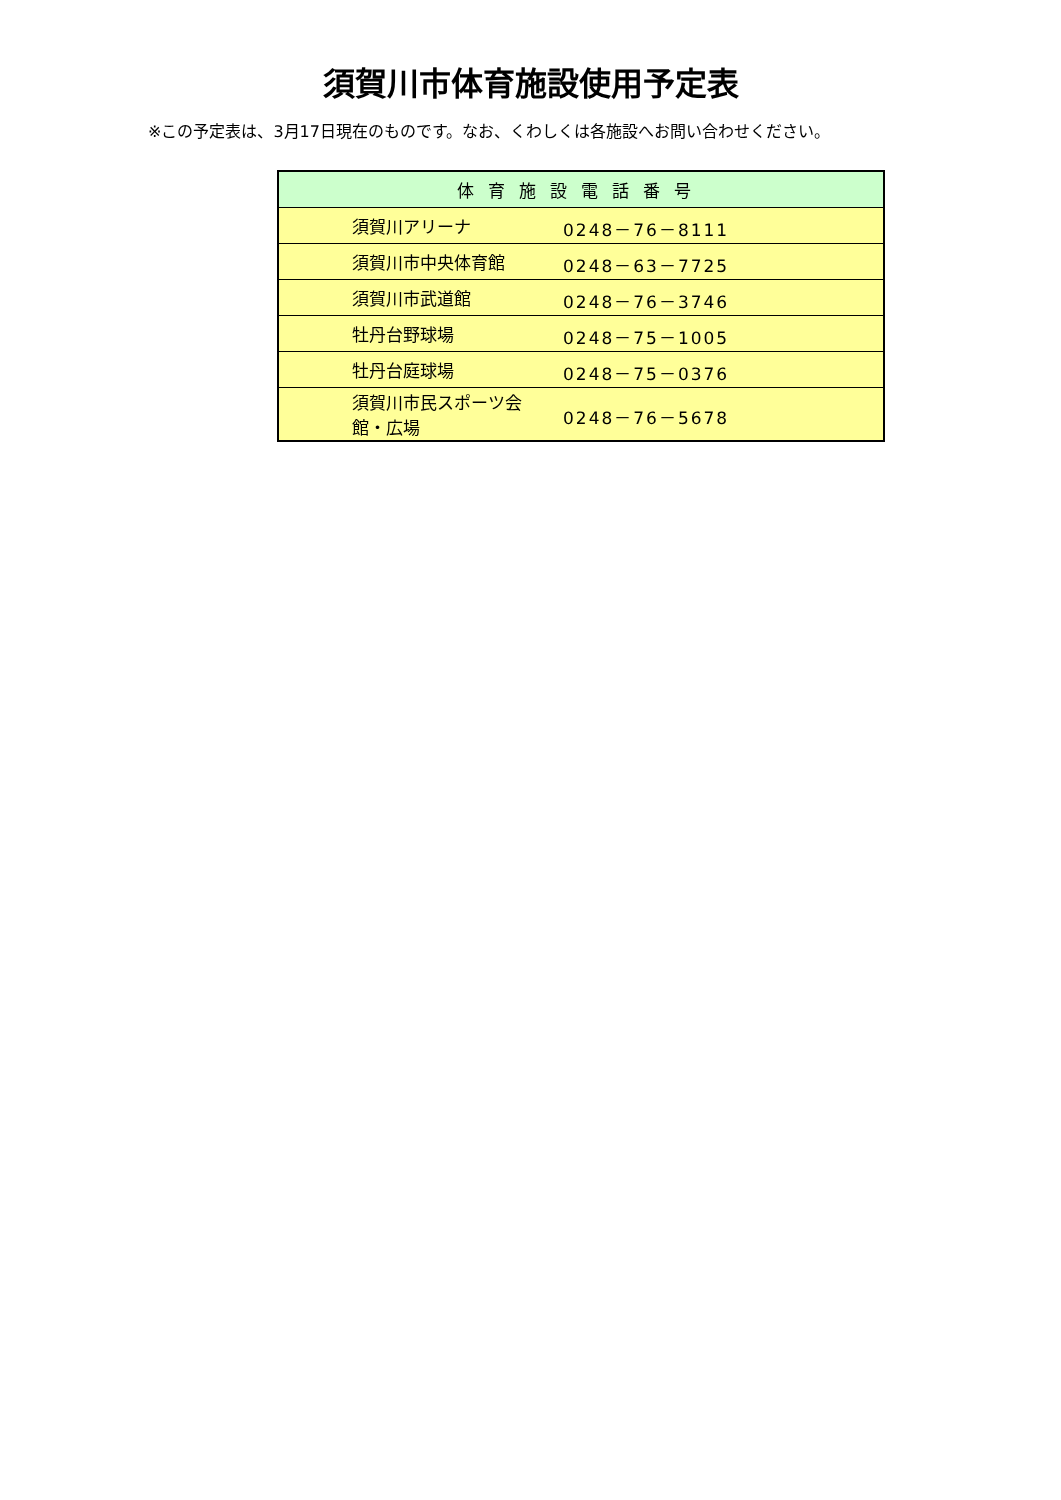須賀川市体育施設使用予定表
※この予定表は、3月17日現在のものです。なお、くわしくは各施設へお問い合わせください。
| 体育施設電話番号 | |
| --- | --- |
| 須賀川アリーナ | 0248－76－8111 |
| 須賀川市中央体育館 | 0248－63－7725 |
| 須賀川市武道館 | 0248－76－3746 |
| 牡丹台野球場 | 0248－75－1005 |
| 牡丹台庭球場 | 0248－75－0376 |
| 須賀川市民スポーツ会館・広場 | 0248－76－5678 |